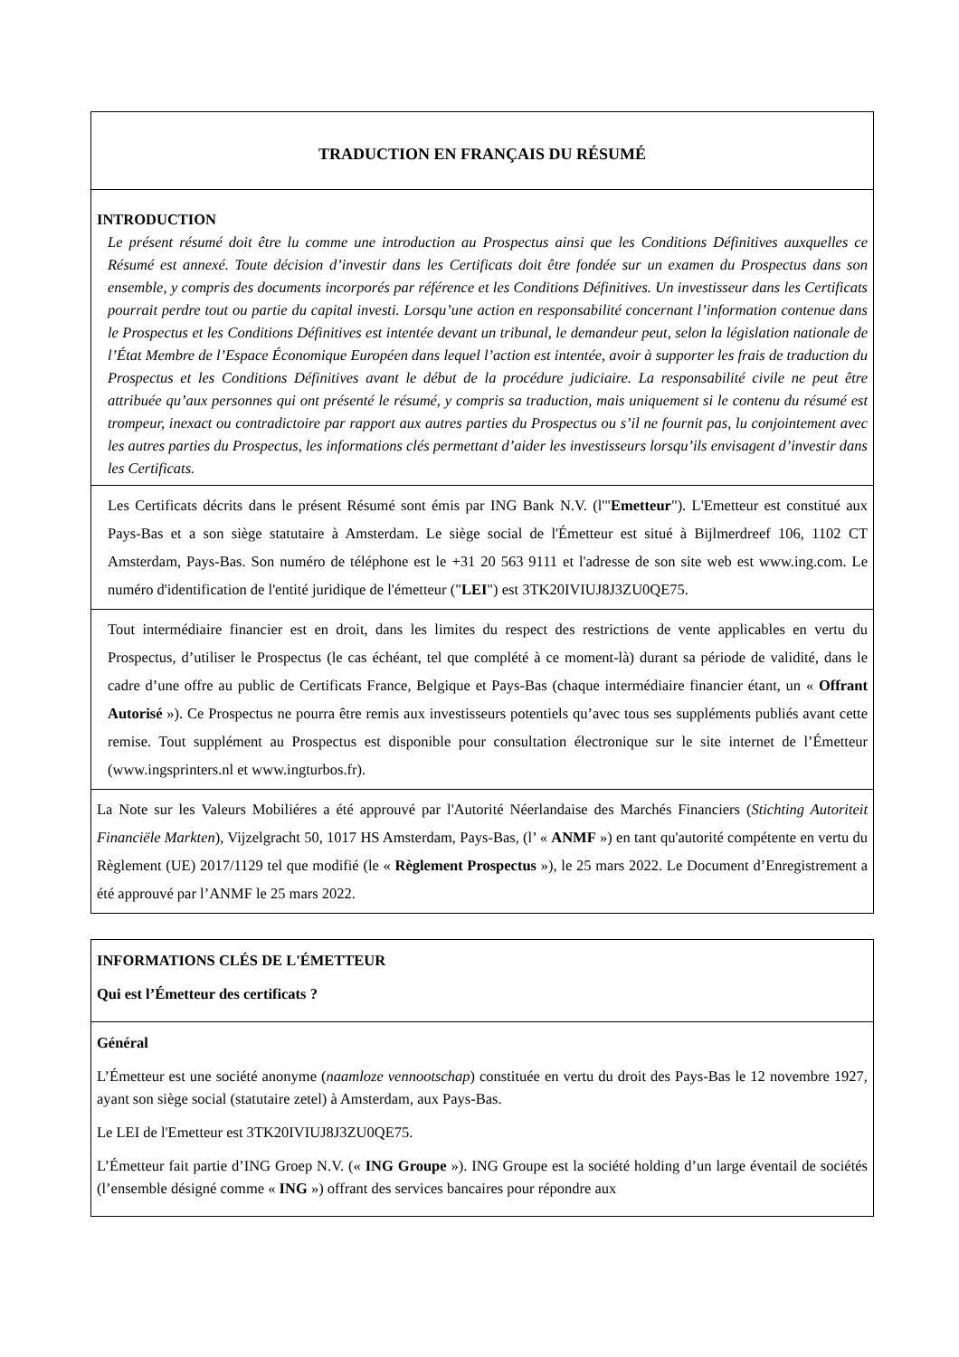| TRADUCTION EN FRANÇAIS DU RÉSUMÉ |
| INTRODUCTION Le présent résumé doit être lu comme une introduction au Prospectus ainsi que les Conditions Définitives auxquelles ce Résumé est annexé. Toute décision d’investir dans les Certificats doit être fondée sur un examen du Prospectus dans son ensemble, y compris des documents incorporés par référence et les Conditions Définitives. Un investisseur dans les Certificats pourrait perdre tout ou partie du capital investi. Lorsqu’une action en responsabilité concernant l’information contenue dans le Prospectus et les Conditions Définitives est intentée devant un tribunal, le demandeur peut, selon la législation nationale de l’État Membre de l’Espace Économique Européen dans lequel l’action est intentée, avoir à supporter les frais de traduction du Prospectus et les Conditions Définitives avant le début de la procédure judiciaire. La responsabilité civile ne peut être attribuée qu’aux personnes qui ont présenté le résumé, y compris sa traduction, mais uniquement si le contenu du résumé est trompeur, inexact ou contradictoire par rapport aux autres parties du Prospectus ou s’il ne fournit pas, lu conjointement avec les autres parties du Prospectus, les informations clés permettant d’aider les investisseurs lorsqu’ils envisagent d’investir dans les Certificats. |
| Les Certificats décrits dans le présent Résumé sont émis par ING Bank N.V. (l'" Emetteur "). L'Emetteur est constitué aux Pays-Bas et a son siège statutaire à Amsterdam. Le siège social de l'Émetteur est situé à Bijlmerdreef 106, 1102 CT Amsterdam, Pays-Bas. Son numéro de téléphone est le +31 20 563 9111 et l'adresse de son site web est www.ing.com. Le numéro d'identification de l'entité juridique de l'émetteur (" LEI ") est 3TK20IVIUJ8J3ZU0QE75. |
| Tout intermédiaire financier est en droit, dans les limites du respect des restrictions de vente applicables en vertu du Prospectus, d’utiliser le Prospectus (le cas échéant, tel que complété à ce moment-là) durant sa période de validité, dans le cadre d’une offre au public de Certificats France, Belgique et Pays-Bas (chaque intermédiaire financier étant, un « Offrant Autorisé »). Ce Prospectus ne pourra être remis aux investisseurs potentiels qu’avec tous ses suppléments publiés avant cette remise. Tout supplément au Prospectus est disponible pour consultation électronique sur le site internet de l’Émetteur (www.ingsprinters.nl et www.ingturbos.fr). |
| La Note sur les Valeurs Mobiliéres a été approuvé par l'Autorité Néerlandaise des Marchés Financiers ( Stichting Autoriteit Financiële Markten ), Vijzelgracht 50, 1017 HS Amsterdam, Pays-Bas, (l’ « ANMF ») en tant qu'autorité compétente en vertu du Règlement (UE) 2017/1129 tel que modifié (le « Règlement Prospectus »), le 25 mars 2022. Le Document d’Enregistrement a été approuvé par l’ANMF le 25 mars 2022. |
| INFORMATIONS CLÉS DE L'ÉMETTEUR Qui est l’Émetteur des certificats ? |
| Général L’Émetteur est une société anonyme ( naamloze vennootschap ) constituée en vertu du droit des Pays-Bas le 12 novembre 1927, ayant son siège social (statutaire zetel) à Amsterdam, aux Pays-Bas. Le LEI de l'Emetteur est 3TK20IVIUJ8J3ZU0QE75. L’Émetteur fait partie d’ING Groep N.V. (« ING Groupe »). ING Groupe est la société holding d’un large éventail de sociétés (l’ensemble désigné comme « ING ») offrant des services bancaires pour répondre aux |